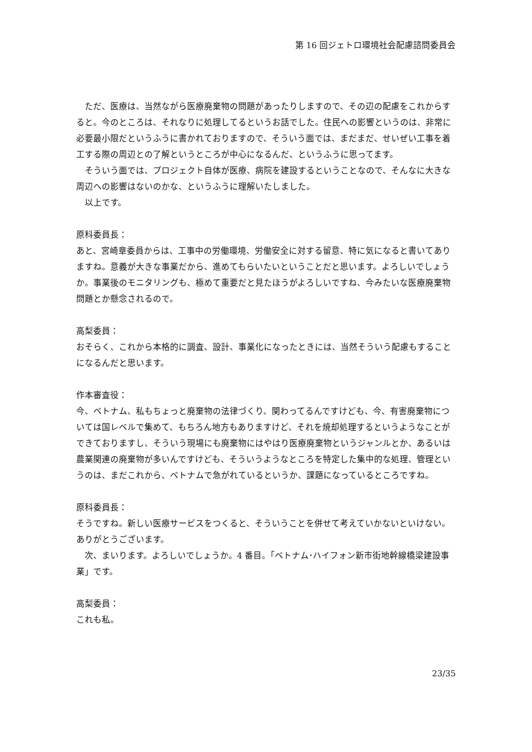第 16 回ジェトロ環境社会配慮諮問委員会
ただ、医療は、当然ながら医療廃棄物の問題があったりしますので、その辺の配慮をこれからすると。今のところは、それなりに処理してるというお話でした。住民への影響というのは、非常に必要最小限だというふうに書かれておりますので、そういう面では、まだまだ、せいぜい工事を着工する際の周辺との了解というところが中心になるんだ、というふうに思ってます。
そういう面では、プロジェクト自体が医療、病院を建設するということなので、そんなに大きな周辺への影響はないのかな、というふうに理解いたしました。
以上です。
原科委員長：
あと、宮崎章委員からは、工事中の労働環境、労働安全に対する留意、特に気になると書いてありますね。意義が大きな事業だから、進めてもらいたいということだと思います。よろしいでしょうか。事業後のモニタリングも、極めて重要だと見たほうがよろしいですね、今みたいな医療廃棄物問題とか懸念されるので。
高梨委員：
おそらく、これから本格的に調査、設計、事業化になったときには、当然そういう配慮もすることになるんだと思います。
作本審査役：
今、ベトナム、私もちょっと廃棄物の法律づくり、関わってるんですけども、今、有害廃棄物については国レベルで集めて、もちろん地方もありますけど、それを焼却処理するというようなことができておりますし、そういう現場にも廃棄物にはやはり医療廃棄物というジャンルとか、あるいは農業関連の廃棄物が多いんですけども、そういうようなところを特定した集中的な処理、管理というのは、まだこれから、ベトナムで急がれているというか、課題になっているところですね。
原科委員長：
そうですね。新しい医療サービスをつくると、そういうことを併せて考えていかないといけない。ありがとうございます。
次、まいります。よろしいでしょうか。4 番目。「ベトナム･ハイフォン新市街地幹線橋梁建設事業」です。
高梨委員：
これも私。
23/35